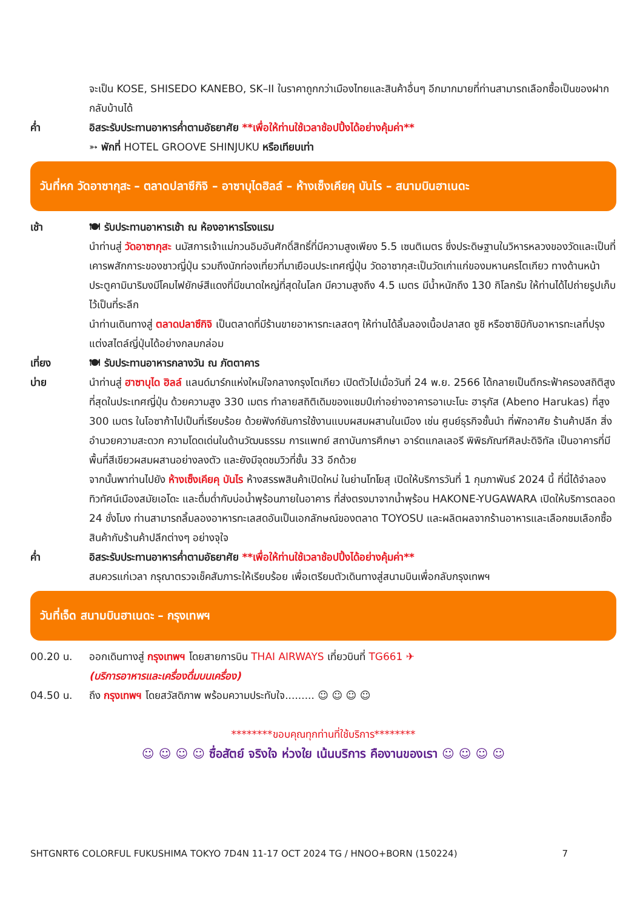จะเป็น KOSE, SHISEDO KANEBO, SK–II ในราคาถูกกว่าเมืองไทยและสินค้าอื่นๆ อีกมากมายที่ท่านสามารถเลือกซื้อเป็นของฝากกลับบ้านได้
ค่ำ อิสระรับประทานอาหารค่ำตามอัธยาศัย **เพื่อให้ท่านใช้เวลาช้อปปิ้งได้อย่างคุ้มค่า**
➳ พักที่ HOTEL GROOVE SHINJUKU หรือเทียบเท่า
วันที่หก วัดอาซากุสะ – ตลาดปลาซึกิจิ – อาซาบุไดฮิลล์ – ห้างเซ็งเคียคุ บันไร – สนามบินฮาเนดะ
เช้า 🍽 รับประทานอาหารเช้า ณ ห้องอาหารโรงแรม
นำท่านสู่ วัดอาซากุสะ นมัสการเจ้าแม่กวนอิมอันศักดิ์สิทธิ์ที่มีความสูงเพียง 5.5 เซนติเมตร ซึ่งประดิษฐานในวิหารหลวงของวัดและเป็นที่เคารพสักการะของชาวญี่ปุ่น รวมถึงนักท่องเที่ยวที่มาเยือนประเทศญี่ปุ่น วัดอาซากุสะเป็นวัดเก่าแก่ของมหานครโตเกียว ทางด้านหน้าประตูคามินาริมงมีโคมไฟยักษ์สีแดงที่มีขนาดใหญ่ที่สุดในโลก มีความสูงถึง 4.5 เมตร มีน้ำหนักถึง 130 กิโลกรัม ให้ท่านได้ไปถ่ายรูปเก็บไว้เป็นที่ระลึก
นำท่านเดินทางสู่ ตลาดปลาซึกิจิ เป็นตลาดที่มีร้านขายอาหารทะเลสดๆ ให้ท่านได้ลิ้มลองเนื้อปลาสด ซูชิ หรือซาชิมิกับอาหารทะเลที่ปรุงแต่งสไตล์ญี่ปุ่นได้อย่างกลมกล่อม
เที่ยง 🍽 รับประทานอาหารกลางวัน ณ ภัตตาคาร
บ่าย นำท่านสู่ ฮาซาบุได ฮิลล์ แลนด์มาร์กแห่งใหม่ใจกลางกรุงโตเกียว เปิดตัวไปเมื่อวันที่ 24 พ.ย. 2566 ได้กลายเป็นตึกระฟ้าครองสถิติสูงที่สุดในประเทศญี่ปุ่น ด้วยความสูง 330 เมตร ทำลายสถิติเดิมของแชมป์เก่าอย่างอาคารอาเบะโนะ ฮารุกัส (Abeno Harukas) ที่สูง 300 เมตร ในโอซาก้าไปเป็นที่เรียบร้อย ด้วยฟังก์ชันการใช้งานแบบผสมผสานในเมือง เช่น ศูนย์ธุรกิจชั้นนำ ที่พักอาศัย ร้านค้าปลีก สิ่งอำนวยความสะดวก ความโดดเด่นในด้านวัฒนธรรม การแพทย์ สถาบันการศึกษา อาร์ตแกลเลอรี พิพิธภัณฑ์ศิลปะดิจิทัล เป็นอาคารที่มีพื้นที่สีเขียวผสมผสานอย่างลงตัว และยังมีจุดชมวิวที่ชั้น 33 อีกด้วย
จากนั้นพาท่านไปยัง ห้างเซ็งเคียคุ บันไร ห้างสรรพสินค้าเปิดใหม่ ในย่านโทโยสุ เปิดให้บริการวันที่ 1 กุมภาพันธ์ 2024 นี้ ที่นี่ได้จำลองทิวทัศน์เมืองสมัยเอโดะ และดื่มด่ำกับบ่อน้ำพุร้อนภายในอาคาร ที่ส่งตรงมาจากน้ำพุร้อน HAKONE-YUGAWARA เปิดให้บริการตลอด 24 ชั่งโมง ท่านสามารถลิ้มลองอาหารทะเลสดอันเป็นเอกลักษณ์ของตลาด TOYOSU และผลิตผลจากร้านอาหารและเลือกชมเลือกซื้อสินค้ากับร้านค้าปลีกต่างๆ อย่างจุใจ
ค่ำ อิสระรับประทานอาหารค่ำตามอัธยาศัย **เพื่อให้ท่านใช้เวลาช้อปปิ้งได้อย่างคุ้มค่า**
สมควรแก่เวลา กรุณาตรวจเช็คสัมภาระให้เรียบร้อย เพื่อเตรียมตัวเดินทางสู่สนามบินเพื่อกลับกรุงเทพฯ
วันที่เจ็ด สนามบินฮาเนดะ – กรุงเทพฯ
00.20 น. ออกเดินทางสู่ กรุงเทพฯ โดยสายการบิน THAI AIRWAYS เที่ยวบินที่ TG661 ✈
(บริการอาหารและเครื่องดื่มบนเครื่อง)
04.50 น. ถึง กรุงเทพฯ โดยสวัสดิภาพ พร้อมความประทับใจ......... ☺ ☺ ☺ ☺
********ขอบคุณทุกท่านที่ใช้บริการ********
☺ ☺ ☺ ☺ ซื่อสัตย์ จริงใจ ห่วงใย เน้นบริการ คืองานของเรา ☺ ☺ ☺ ☺
SHTGNRT6 COLORFUL FUKUSHIMA TOKYO 7D4N 11-17 OCT 2024 TG / HNOO+BORN (150224) 7